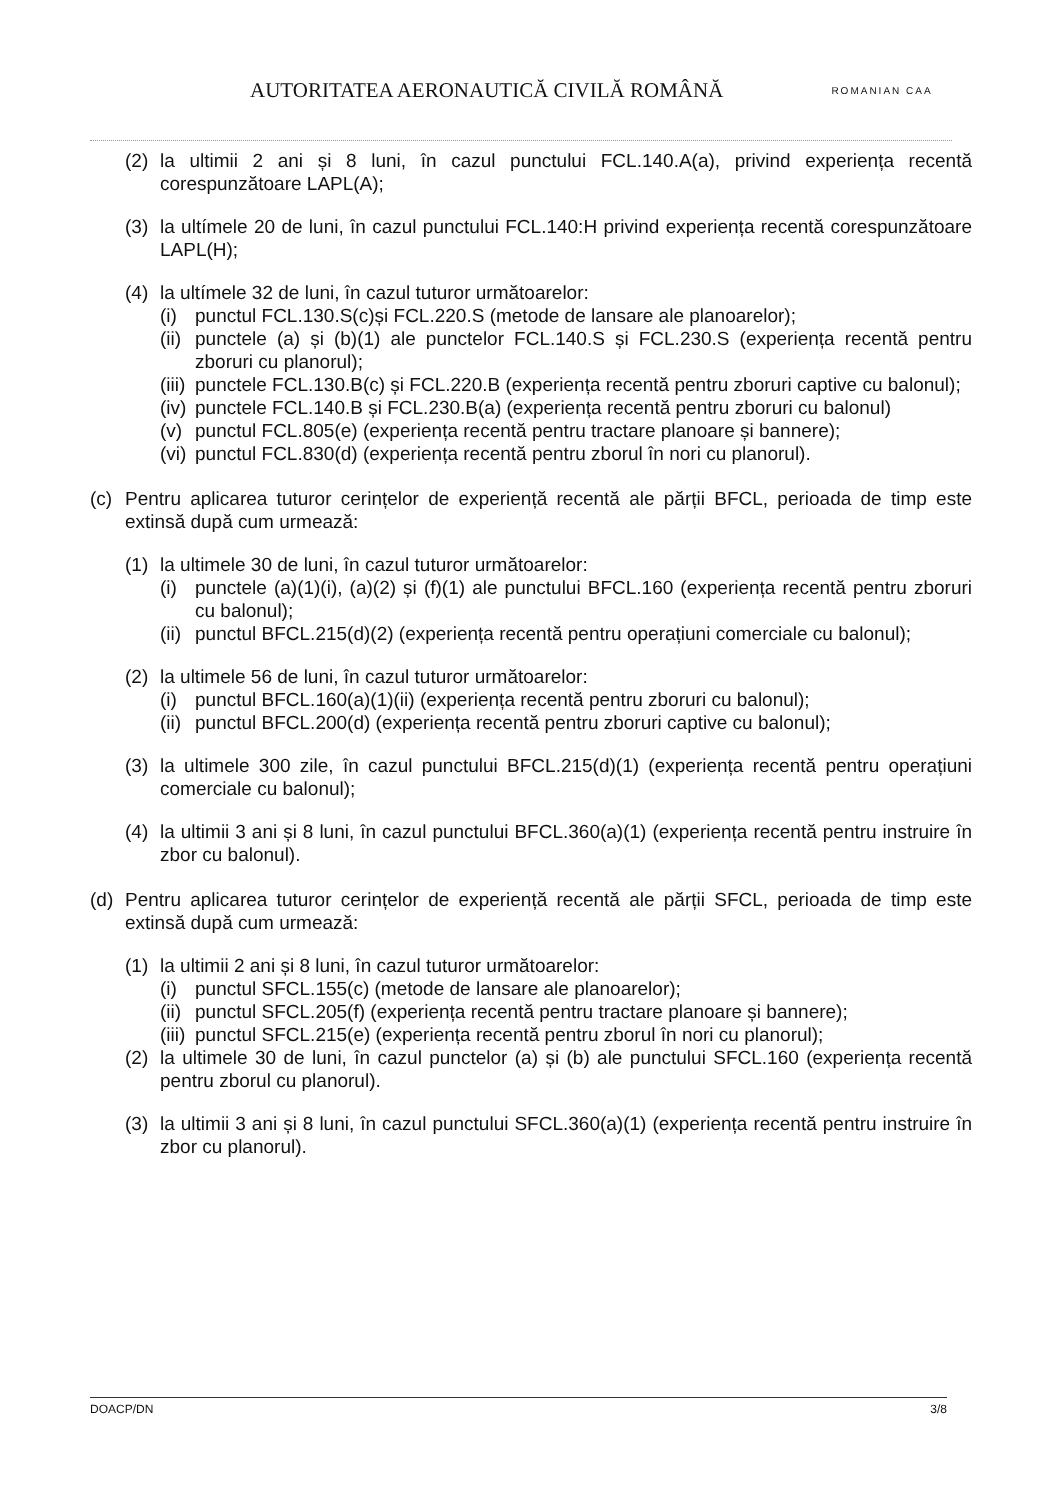AUTORITATEA AERONAUTICĂ CIVILĂ ROMÂNĂ
ROMANIAN CAA
(2) la ultimii 2 ani și 8 luni, în cazul punctului FCL.140.A(a), privind experiența recentă corespunzătoare LAPL(A);
(3) la ultímele 20 de luni, în cazul punctului FCL.140:H privind experiența recentă corespunzătoare LAPL(H);
(4) la ultímele 32 de luni, în cazul tuturor următoarelor:
(i) punctul FCL.130.S(c)și FCL.220.S (metode de lansare ale planoarelor);
(ii)
punctele (a) și (b)(1) ale punctelor FCL.140.S și FCL.230.S (experiența recentă pentru zboruri cu planorul);
(iii)
punctele FCL.130.B(c) și FCL.220.B (experiența recentă pentru zboruri captive cu balonul);
(iv)
punctele FCL.140.B și FCL.230.B(a) (experiența recentă pentru zboruri cu balonul)
(v) punctul FCL.805(e) (experiența recentă pentru tractare planoare și bannere);
(vi)
punctul FCL.830(d) (experiența recentă pentru zborul în nori cu planorul).
(c) Pentru aplicarea tuturor cerințelor de experiență recentă ale părții BFCL, perioada de timp este extinsă după cum urmează:
(1) la ultimele 30 de luni, în cazul tuturor următoarelor:
(i) punctele (a)(1)(i), (a)(2) și (f)(1) ale punctului BFCL.160 (experiența recentă pentru zboruri cu balonul);
(ii)
punctul BFCL.215(d)(2) (experiența recentă pentru operațiuni comerciale cu balonul);
(2) la ultimele 56 de luni, în cazul tuturor următoarelor:
(i) punctul BFCL.160(a)(1)(ii) (experiența recentă pentru zboruri cu balonul);
(ii)
punctul BFCL.200(d) (experiența recentă pentru zboruri captive cu balonul);
(3) la ultimele 300 zile, în cazul punctului BFCL.215(d)(1) (experiența recentă pentru operațiuni comerciale cu balonul);
(4) la ultimii 3 ani și 8 luni, în cazul punctului BFCL.360(a)(1) (experiența recentă pentru instruire în zbor cu balonul).
(d) Pentru aplicarea tuturor cerințelor de experiență recentă ale părții SFCL, perioada de timp este extinsă după cum urmează:
(1) la ultimii 2 ani și 8 luni, în cazul tuturor următoarelor:
(i) punctul SFCL.155(c) (metode de lansare ale planoarelor);
(ii)
punctul SFCL.205(f) (experiența recentă pentru tractare planoare și bannere);
(iii)
punctul SFCL.215(e) (experiența recentă pentru zborul în nori cu planorul);
(2) la ultimele 30 de luni, în cazul punctelor (a) și (b) ale punctului SFCL.160 (experiența recentă pentru zborul cu planorul).
(3) la ultimii 3 ani și 8 luni, în cazul punctului SFCL.360(a)(1) (experiența recentă pentru instruire în zbor cu planorul).
DOACP/DN 3/8